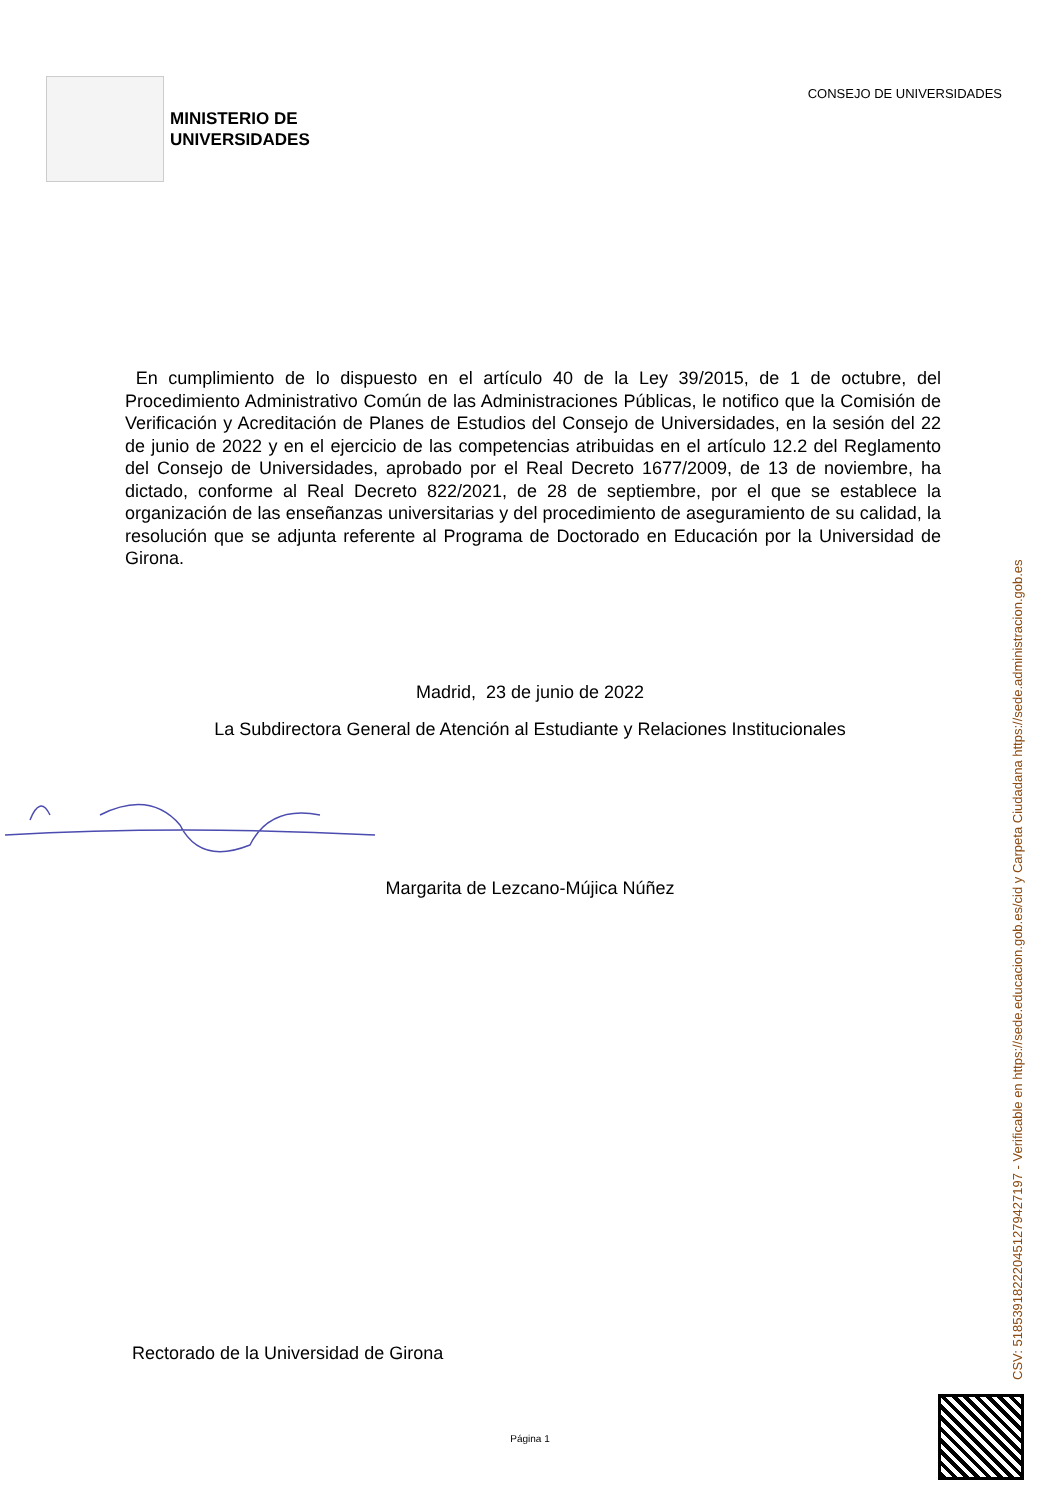MINISTERIO DE
UNIVERSIDADES
CONSEJO DE UNIVERSIDADES
En cumplimiento de lo dispuesto en el artículo 40 de la Ley 39/2015, de 1 de octubre, del Procedimiento Administrativo Común de las Administraciones Públicas, le notifico que la Comisión de Verificación y Acreditación de Planes de Estudios del Consejo de Universidades, en la sesión del 22 de junio de 2022 y en el ejercicio de las competencias atribuidas en el artículo 12.2 del Reglamento del Consejo de Universidades, aprobado por el Real Decreto 1677/2009, de 13 de noviembre, ha dictado, conforme al Real Decreto 822/2021, de 28 de septiembre, por el que se establece la organización de las enseñanzas universitarias y del procedimiento de aseguramiento de su calidad, la resolución que se adjunta referente al Programa de Doctorado en Educación por la Universidad de Girona.
Madrid, 23 de junio de 2022
La Subdirectora General de Atención al Estudiante y Relaciones Institucionales
Margarita de Lezcano-Mújica Núñez
Rectorado de la Universidad de Girona
Página 1
CSV: 518539182220451279427197 - Verificable en https://sede.educacion.gob.es/cid y Carpeta Ciudadana https://sede.administracion.gob.es